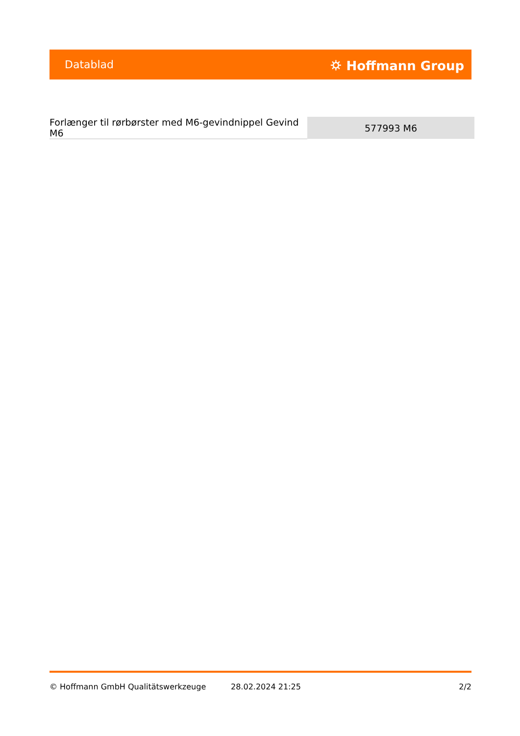Datablad ⛭ Hoffmann Group
| Forlænger til rørbørster med M6-gevindnippel Gevind M6 | 577993 M6 |
© Hoffmann GmbH Qualitätswerkzeuge 28.02.2024 21:25 2/2